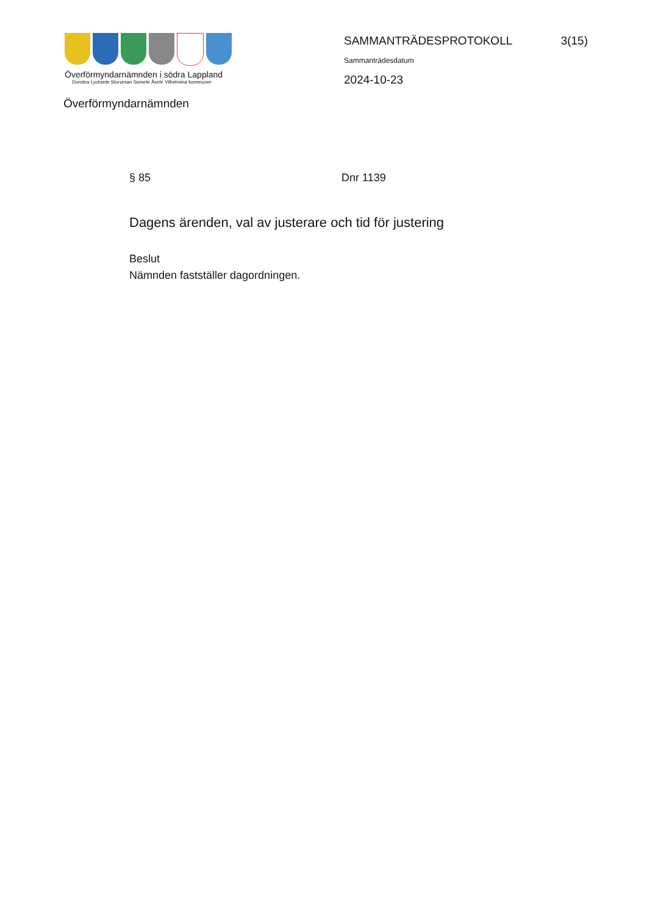Överförmyndarnämnden i södra Lappland
Dorotea Lycksele Storuman Sorsele Åsele Vilhelmina kommuner
Överförmyndarnämnden
SAMMANTRÄDESPROTOKOLL 3(15)
Sammanträdesdatum
2024-10-23
§ 85 Dnr 1139
Dagens ärenden, val av justerare och tid för justering
Beslut
Nämnden fastställer dagordningen.